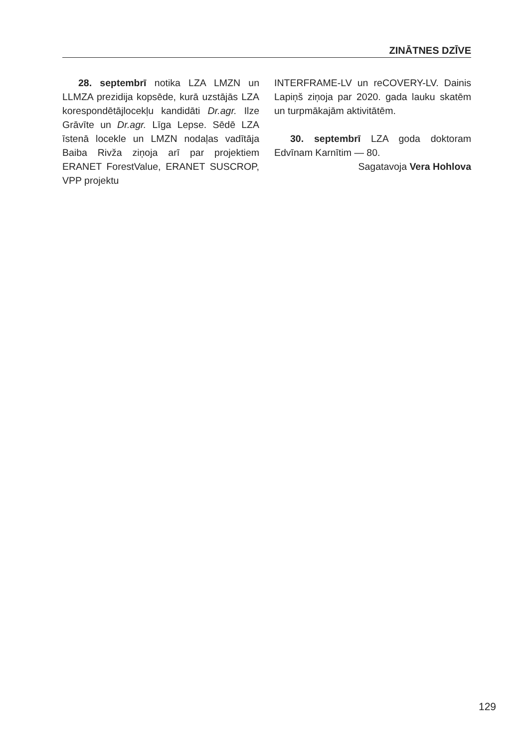ZINĀTNES DZĪVE
28. septembrī notika LZA LMZN un LLMZA prezidija kopsēde, kurā uzstājās LZA korespondētājlocekļu kandidāti Dr.agr. Ilze Grāvīte un Dr.agr. Līga Lepse. Sēdē LZA īstenā locekle un LMZN nodaļas vadītāja Baiba Rivža ziņoja arī par projektiem ERANET ForestValue, ERANET SUSCROP, VPP projektu
INTERFRAME-LV un reCOVERY-LV. Dainis Lapiņš ziņoja par 2020. gada lauku skatēm un turpmākajām aktivitātēm.
30. septembrī LZA goda doktoram Edvīnam Karnītim — 80.
Sagatavoja Vera Hohlova
129